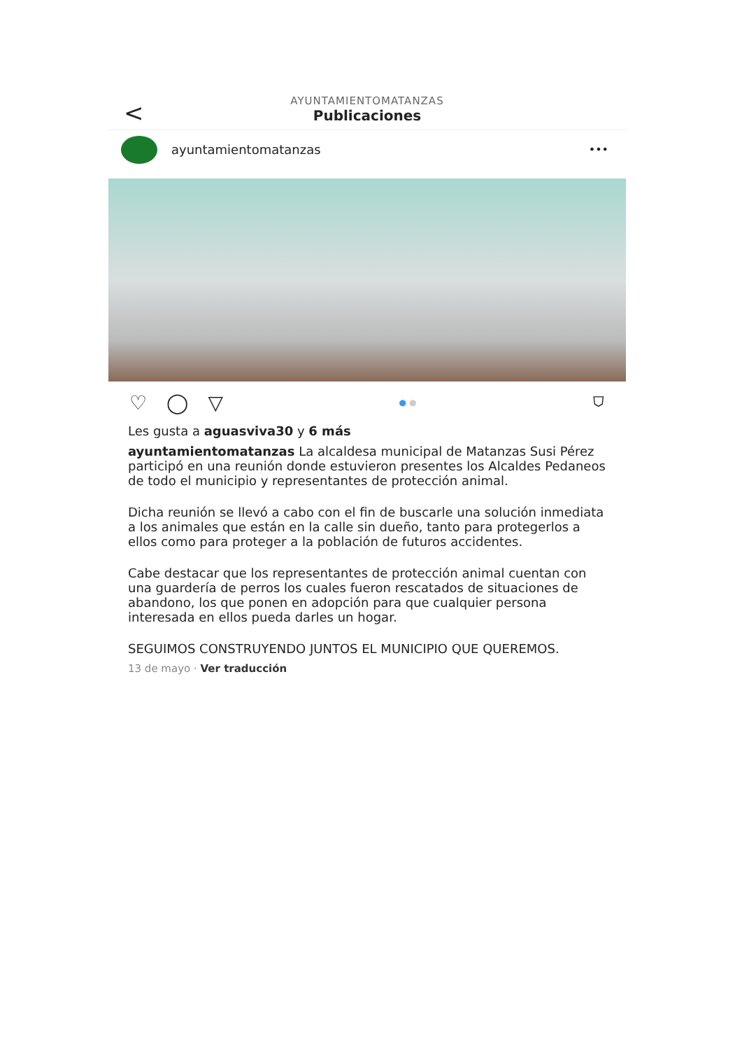<
AYUNTAMIENTOMATANZAS
Publicaciones
ayuntamientomatanzas •••
♡ ◯ ▽ ● ● ⛉
Les gusta a aguasviva30 y 6 más
ayuntamientomatanzas La alcaldesa municipal de Matanzas Susi Pérez participó en una reunión donde estuvieron presentes los Alcaldes Pedaneos de todo el municipio y representantes de protección animal.
Dicha reunión se llevó a cabo con el fin de buscarle una solución inmediata a los animales que están en la calle sin dueño, tanto para protegerlos a ellos como para proteger a la población de futuros accidentes.
Cabe destacar que los representantes de protección animal cuentan con una guardería de perros los cuales fueron rescatados de situaciones de abandono, los que ponen en adopción para que cualquier persona interesada en ellos pueda darles un hogar.
SEGUIMOS CONSTRUYENDO JUNTOS EL MUNICIPIO QUE QUEREMOS.
13 de mayo · Ver traducción